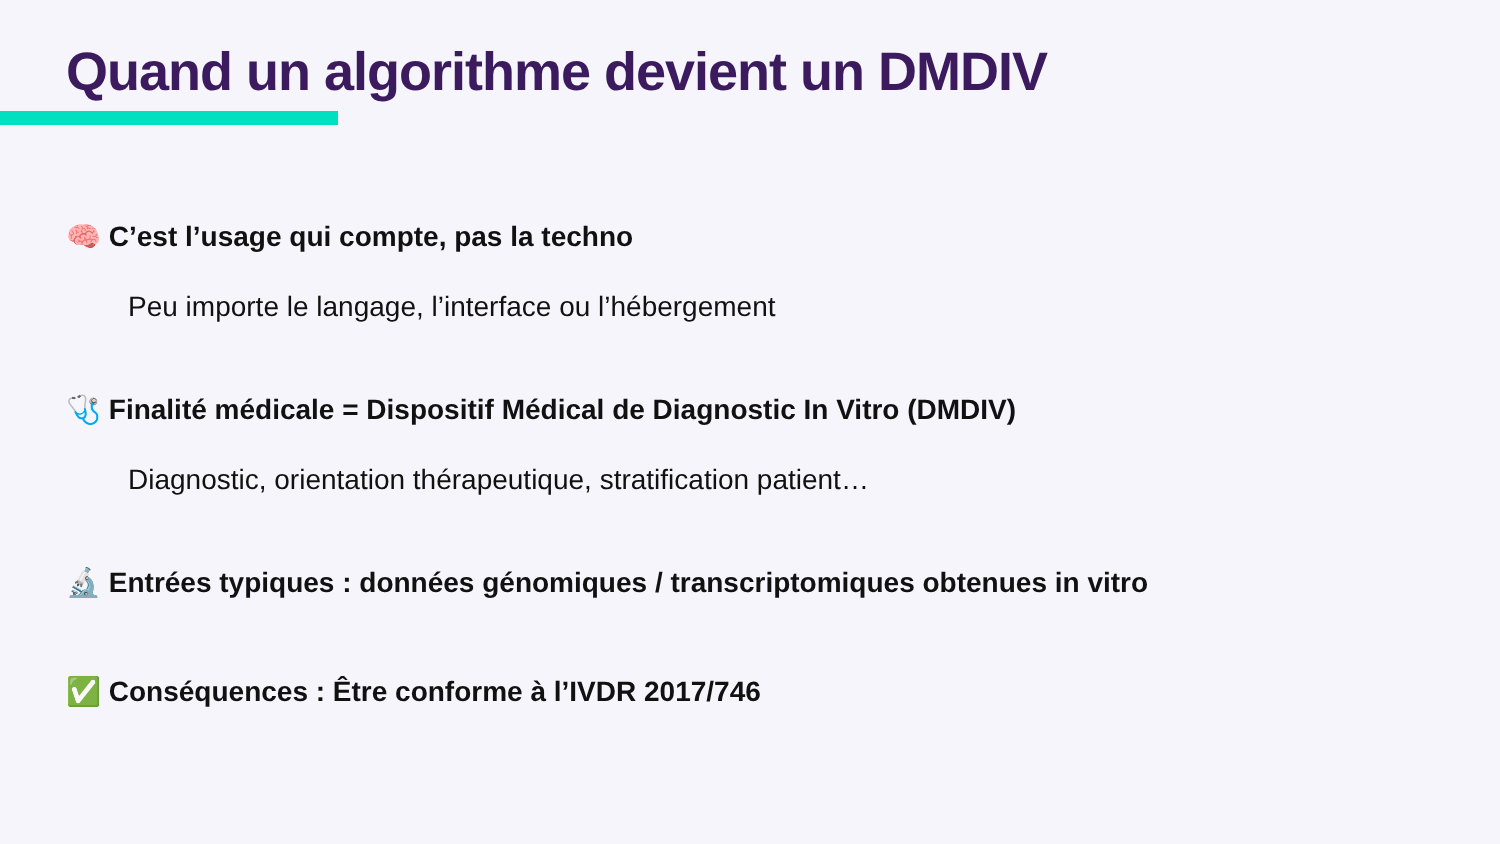Quand un algorithme devient un DMDIV
🧠 C’est l’usage qui compte, pas la techno
Peu importe le langage, l’interface ou l’hébergement
🩺 Finalité médicale = Dispositif Médical de Diagnostic In Vitro (DMDIV)
Diagnostic, orientation thérapeutique, stratification patient…
🔬 Entrées typiques : données génomiques / transcriptomiques obtenues in vitro
✅ Conséquences : Être conforme à l’IVDR 2017/746